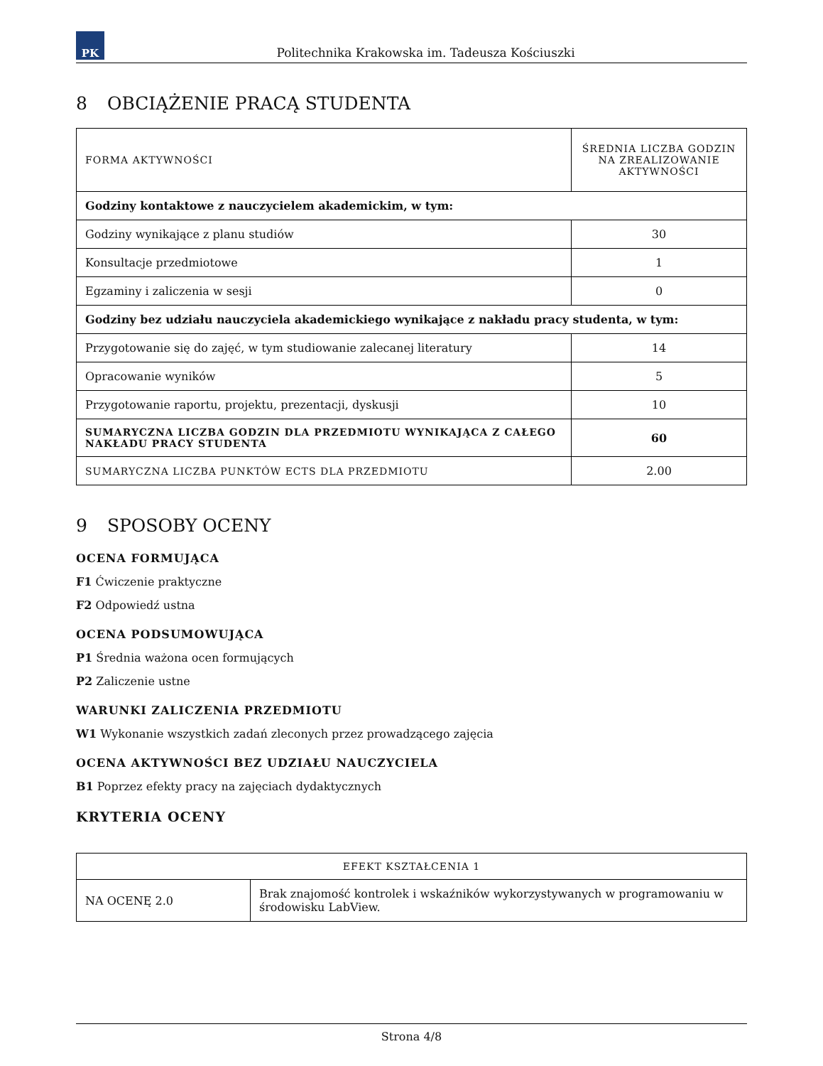PK
Politechnika Krakowska im. Tadeusza Kościuszki
8 OBCIĄŻENIE PRACĄ STUDENTA
| FORMA AKTYWNOŚCI | ŚREDNIA LICZBA GODZIN NA ZREALIZOWANIE AKTYWNOŚCI |
| --- | --- |
| Godziny kontaktowe z nauczycielem akademickim, w tym: | |
| Godziny wynikające z planu studiów | 30 |
| Konsultacje przedmiotowe | 1 |
| Egzaminy i zaliczenia w sesji | 0 |
| Godziny bez udziału nauczyciela akademickiego wynikające z nakładu pracy studenta, w tym: | |
| Przygotowanie się do zajęć, w tym studiowanie zalecanej literatury | 14 |
| Opracowanie wyników | 5 |
| Przygotowanie raportu, projektu, prezentacji, dyskusji | 10 |
| SUMARYCZNA LICZBA GODZIN DLA PRZEDMIOTU WYNIKAJĄCA Z CAŁEGO NAKŁADU PRACY STUDENTA | 60 |
| SUMARYCZNA LICZBA PUNKTÓW ECTS DLA PRZEDMIOTU | 2.00 |
9 SPOSOBY OCENY
OCENA FORMUJĄCA
F1 Ćwiczenie praktyczne
F2 Odpowiedź ustna
OCENA PODSUMOWUJĄCA
P1 Średnia ważona ocen formujących
P2 Zaliczenie ustne
WARUNKI ZALICZENIA PRZEDMIOTU
W1 Wykonanie wszystkich zadań zleconych przez prowadzącego zajęcia
OCENA AKTYWNOŚCI BEZ UDZIAŁU NAUCZYCIELA
B1 Poprzez efekty pracy na zajęciach dydaktycznych
KRYTERIA OCENY
| EFEKT KSZTAŁCENIA 1 | |
| --- | --- |
| NA OCENĘ 2.0 | Brak znajomość kontrolek i wskaźników wykorzystywanych w programowaniu w środowisku LabView. |
Strona 4/8